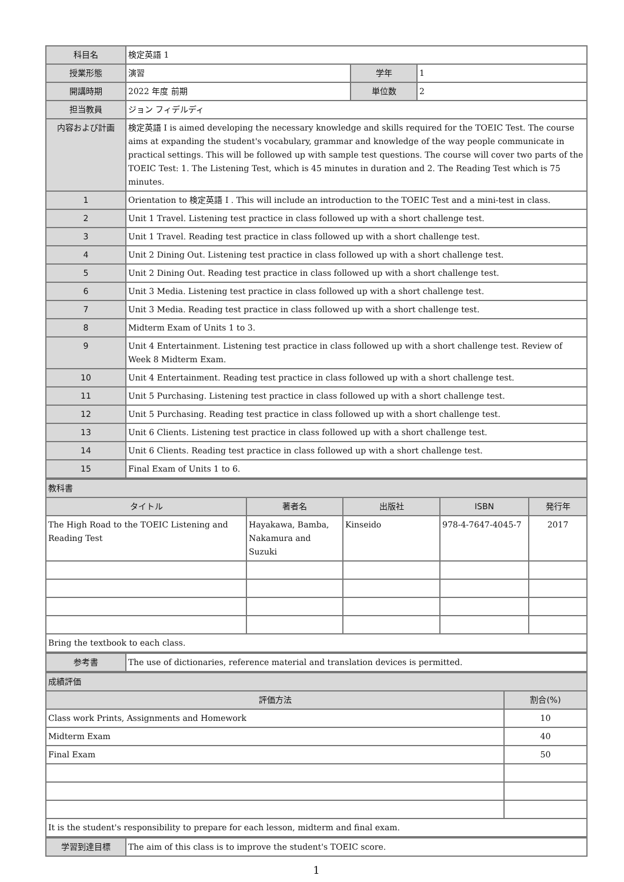| 科目名 | 検定英語 1 | | |
| 授業形態 | 演習 | 学年 | 1 |
| 開講時期 | 2022 年度 前期 | 単位数 | 2 |
| 担当教員 | ジョン フィデルディ | | |
| 内容および計画 | 検定英語 I is aimed developing the necessary knowledge and skills required for the TOEIC Test. The course aims at expanding the student's vocabulary, grammar and knowledge of the way people communicate in practical settings. This will be followed up with sample test questions. The course will cover two parts of the TOEIC Test: 1. The Listening Test, which is 45 minutes in duration and 2. The Reading Test which is 75 minutes. | | |
| 1 | Orientation to 検定英語 I . This will include an introduction to the TOEIC Test and a mini-test in class. | | |
| 2 | Unit 1 Travel. Listening test practice in class followed up with a short challenge test. | | |
| 3 | Unit 1 Travel. Reading test practice in class followed up with a short challenge test. | | |
| 4 | Unit 2 Dining Out. Listening test practice in class followed up with a short challenge test. | | |
| 5 | Unit 2 Dining Out. Reading test practice in class followed up with a short challenge test. | | |
| 6 | Unit 3 Media. Listening test practice in class followed up with a short challenge test. | | |
| 7 | Unit 3 Media. Reading test practice in class followed up with a short challenge test. | | |
| 8 | Midterm Exam of Units 1 to 3. | | |
| 9 | Unit 4 Entertainment. Listening test practice in class followed up with a short challenge test. Review of Week 8 Midterm Exam. | | |
| 10 | Unit 4 Entertainment. Reading test practice in class followed up with a short challenge test. | | |
| 11 | Unit 5 Purchasing. Listening test practice in class followed up with a short challenge test. | | |
| 12 | Unit 5 Purchasing. Reading test practice in class followed up with a short challenge test. | | |
| 13 | Unit 6 Clients. Listening test practice in class followed up with a short challenge test. | | |
| 14 | Unit 6 Clients. Reading test practice in class followed up with a short challenge test. | | |
| 15 | Final Exam of Units 1 to 6. | | |
| 教科書 | | | | |
| タイトル | 著者名 | 出版社 | ISBN | 発行年 |
| The High Road to the TOEIC Listening and Reading Test | Hayakawa, Bamba, Nakamura and Suzuki | Kinseido | 978-4-7647-4045-7 | 2017 |
| Bring the textbook to each class. | | | | |
| 参考書 | The use of dictionaries, reference material and translation devices is permitted. |
| 成績評価 | |
| 評価方法 | 割合(%) |
| Class work Prints, Assignments and Homework | 10 |
| Midterm Exam | 40 |
| Final Exam | 50 |
| It is the student's responsibility to prepare for each lesson, midterm and final exam. | |
| 学習到達目標 | The aim of this class is to improve the student's TOEIC score. |
1